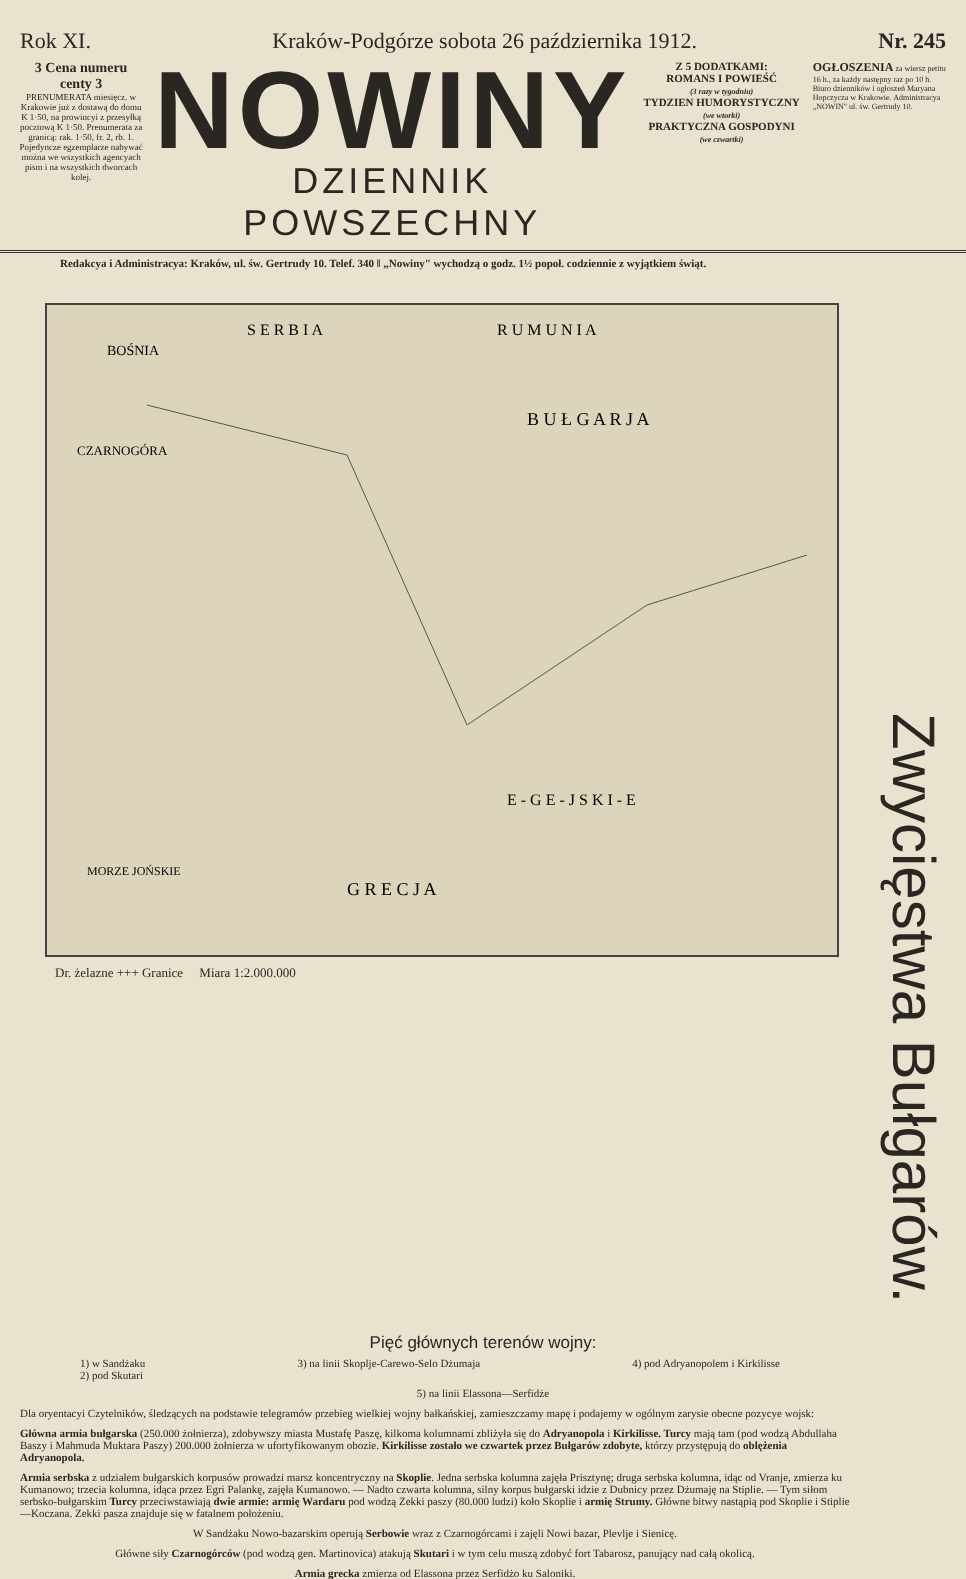Rok XI. Kraków-Podgórze sobota 26 października 1912. Nr. 245
3 Cena numeru centy 3
PRENUMERATA miesięcz. w Krakowie już z dostawą do domu K 1·50, na prowincyi z przesyłką pocztową K 1·50. Prenumerata za granicą: rak. 1·50, fr. 2, rb. 1. Pojedyncze egzemplarze nabywać można we wszystkich agencyach pism i na wszystkich dworcach kolej.
NOWINY
DZIENNIK POWSZECHNY
Z 5 DODATKAMI:
ROMANS I POWIEŚĆ
(3 razy w tygodniu)
TYDZIEN HUMORYSTYCZNY
(we wtorki)
PRAKTYCZNA GOSPODYNI
(we czwartki)
OGŁOSZENIA za wiersz petitu 16 h., za każdy następny raz po 10 h. Biuro dzienników i ogłoszeń Maryana Hopczycza w Krakowie. Administracya „NOWIN" ul. św. Gertrudy 10.
Redakcya i Administracya: Kraków, ul. św. Gertrudy 10. Telef. 340 ‖ „Nowiny" wychodzą o godz. 1½ popoł. codziennie z wyjątkiem świąt.
BOŚNIA
S E R B I A
R U M U N I A
B U Ł G A R J A
CZARNOGÓRA
E - G E - J S K I - E
G R E C J A
MORZE JOŃSKIE
Dr. żelazne +++ Granice Miara 1:2.000.000
Zwycięstwa Bułgarów.
Pięć głównych terenów wojny:
1) w Sandżaku
2) pod Skutari 3) na linii Skoplje-Carewo-Selo Dżumaja 4) pod Adryanopolem i Kirkilisse
5) na linii Elassona—Serfidże
Dla oryentacyi Czytelników, śledzących na podstawie telegramów przebieg wielkiej wojny bałkańskiej, zamieszczamy mapę i podajemy w ogólnym zarysie obecne pozycye wojsk:
Główna armia bułgarska (250.000 żołnierza), zdobywszy miasta Mustafę Paszę, kilkoma kolumnami zbliżyła się do Adryanopola i Kirkilisse. Turcy mają tam (pod wodzą Abdullaha Baszy i Mahmuda Muktara Paszy) 200.000 żołnierza w ufortyfikowanym obozie. Kirkilisse zostało we czwartek przez Bułgarów zdobyte, którzy przystępują do oblężenia Adryanopola.
Armia serbska z udziałem bułgarskich korpusów prowadzi marsz koncentryczny na Skoplie. Jedna serbska kolumna zajęła Prisztynę; druga serbska kolumna, idąc od Vranje, zmierza ku Kumanowo; trzecia kolumna, idąca przez Egri Palankę, zajęła Kumanowo. — Nadto czwarta kolumna, silny korpus bułgarski idzie z Dubnicy przez Dżumaję na Stiplie. — Tym siłom serbsko-bułgarskim Turcy przeciwstawiają dwie armie: armię Wardaru pod wodzą Zekki paszy (80.000 ludzi) koło Skoplie i armię Strumy. Główne bitwy nastąpią pod Skoplie i Stiplie—Koczana. Zekki pasza znajduje się w fatalnem położeniu.
W Sandżaku Nowo-bazarskim operują Serbowie wraz z Czarnogórcami i zajęli Nowi bazar, Plevlje i Sienicę.
Główne siły Czarnogórców (pod wodzą gen. Martinovica) atakują Skutari i w tym celu muszą zdobyć fort Tabarosz, panujący nad całą okolicą.
Armia grecka zmierza od Elassona przez Serfidżo ku Saloniki.